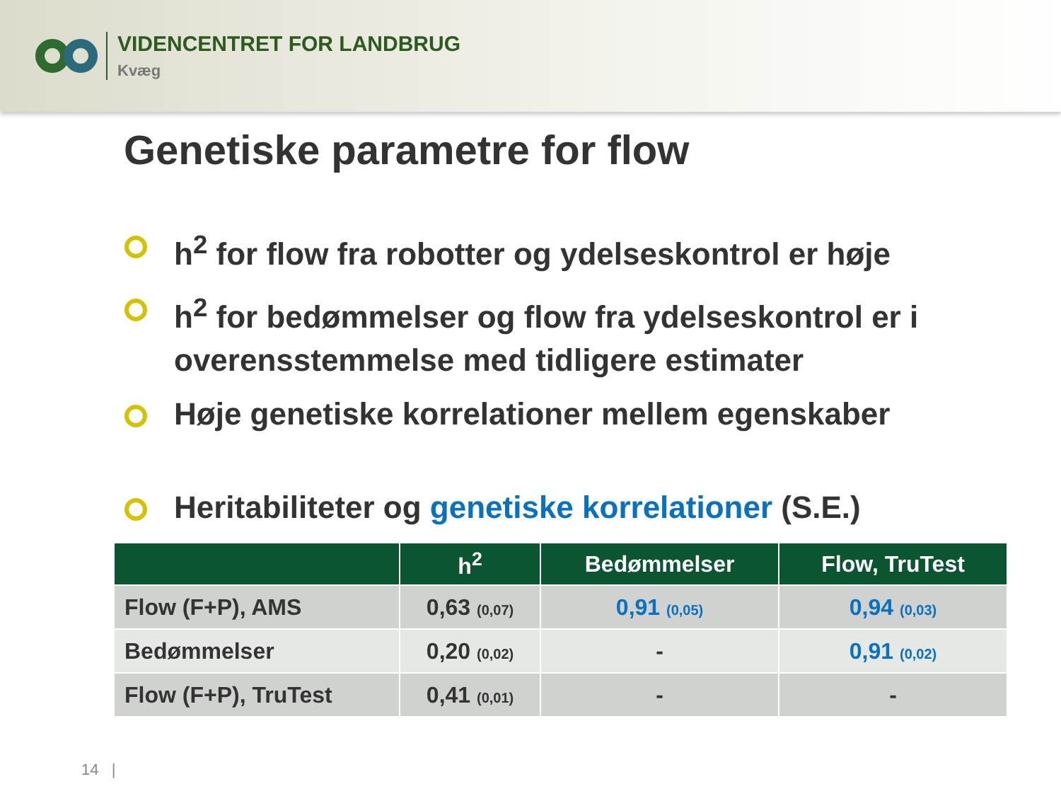VIDENCENTRET FOR LANDBRUG
Kvæg
Genetiske parametre for flow
h<sup>2</sup> for flow fra robotter og ydelseskontrol er høje
h<sup>2</sup> for bedømmelser og flow fra ydelseskontrol er i overensstemmelse med tidligere estimater
Høje genetiske korrelationer mellem egenskaber
Heritabiliteter og genetiske korrelationer (S.E.)
| | h<sup>2</sup> | Bedømmelser | Flow, TruTest |
| --- | --- | --- | --- |
| Flow (F+P), AMS | 0,63 (0,07) | 0,91 (0,05) | 0,94 (0,03) |
| Bedømmelser | 0,20 (0,02) | - | 0,91 (0,02) |
| Flow (F+P), TruTest | 0,41 (0,01) | - | - |
14 |